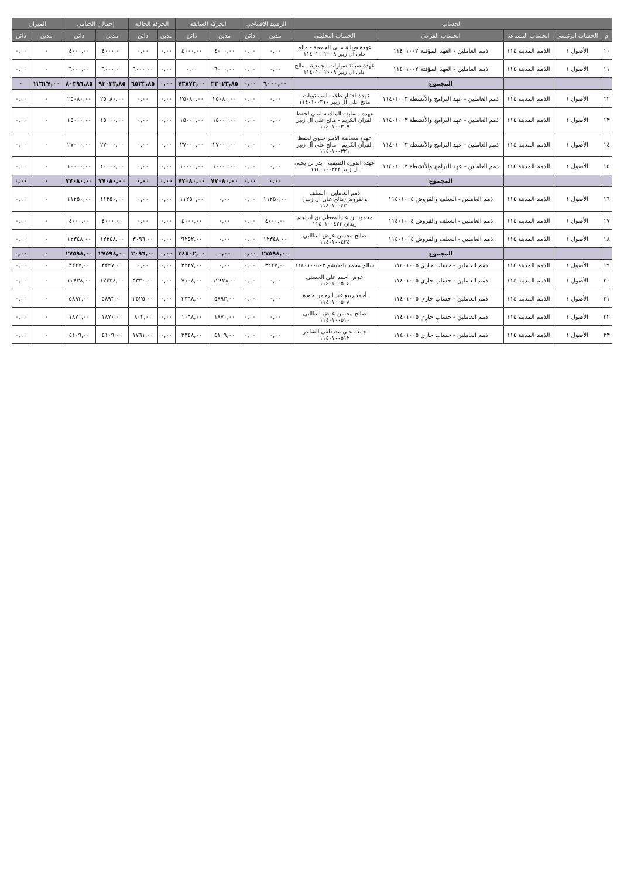| الحساب | | | | | الرصيد الافتتاحي | | الحركة السابقة | | الحركة الحالية | | إجمالي الختامي | | الميزان | |
| --- | --- | --- | --- | --- | --- | --- | --- | --- | --- | --- | --- | --- | --- | --- |
| م | الحساب الرئيسي | الحساب المساعد | الحساب الفرعي | الحساب التحليلي | مدين | دائن | مدين | دائن | مدين | دائن | مدين | دائن | مدين | دائن |
| ١٠ | الأصول ١ | الذمم المدينة ١١٤ | ذمم العاملين - العهد المؤقتة ١١٤٠١٠٠٢ | عهدة صيانة مبنى الجمعية - مالح على آل زبير ١١٤٠١٠٠٢٠٠٨ | ٠,٠٠ | ٠,٠٠ | ٤٠٠٠,٠٠ | ٤٠٠٠,٠٠ | ٠,٠٠ | ٠,٠٠ | ٤٠٠٠,٠٠ | ٤٠٠٠,٠٠ | ٠ | ٠,٠٠ |
| ١١ | الأصول ١ | الذمم المدينة ١١٤ | ذمم العاملين - العهد المؤقتة ١١٤٠١٠٠٢ | عهدة صيانة سيارات الجمعية - مالح على آل زبير ١١٤٠١٠٠٢٠٠٩ | ٠,٠٠ | ٠,٠٠ | ٦٠٠٠,٠٠ | ٠,٠٠ | ٠,٠٠ | ٦٠٠٠,٠٠ | ٦٠٠٠,٠٠ | ٦٠٠٠,٠٠ | ٠ | ٠,٠٠ |
| | | | المجموع | | ٦٠٠٠,٠٠ | ٠,٠٠ | ٣٣٠٢٣,٨٥ | ٧٣٨٧٣,٠٠ | ٠,٠٠ | ٦٥٢٣,٨٥ | ٩٣٠٢٣,٨٥ | ٨٠٣٩٦,٨٥ | ١٢٦٢٧,٠٠ | ٠ |
| ١٢ | الأصول ١ | الذمم المدينة ١١٤ | ذمم العاملين - عهد البرامج والأنشطة ١١٤٠١٠٠٣ | عهدة اختبار طلاب المستويات - مالح على آل زبير ١١٤٠١٠٠٣١٠ | ٠,٠٠ | ٠,٠٠ | ٢٥٠٨٠,٠٠ | ٢٥٠٨٠,٠٠ | ٠,٠٠ | ٠,٠٠ | ٢٥٠٨٠,٠٠ | ٢٥٠٨٠,٠٠ | ٠ | ٠,٠٠ |
| ١٣ | الأصول ١ | الذمم المدينة ١١٤ | ذمم العاملين - عهد البرامج والأنشطة ١١٤٠١٠٠٣ | عهدة مسابقة الملك سلمان لحفظ القرآن الكريم - مالح على آل زبير ١١٤٠١٠٠٣١٩ | ٠,٠٠ | ٠,٠٠ | ١٥٠٠٠,٠٠ | ١٥٠٠٠,٠٠ | ٠,٠٠ | ٠,٠٠ | ١٥٠٠٠,٠٠ | ١٥٠٠٠,٠٠ | ٠ | ٠,٠٠ |
| ١٤ | الأصول ١ | الذمم المدينة ١١٤ | ذمم العاملين - عهد البرامج والأنشطة ١١٤٠١٠٠٣ | عهدة مسابقة الأمير جلوي لحفظ القرآن الكريم - مالح على آل زبير ١١٤٠١٠٠٣٢١ | ٠,٠٠ | ٠,٠٠ | ٢٧٠٠٠,٠٠ | ٢٧٠٠٠,٠٠ | ٠,٠٠ | ٠,٠٠ | ٢٧٠٠٠,٠٠ | ٢٧٠٠٠,٠٠ | ٠ | ٠,٠٠ |
| ١٥ | الأصول ١ | الذمم المدينة ١١٤ | ذمم العاملين - عهد البرامج والأنشطة ١١٤٠١٠٠٣ | عهدة الدورة الصيفية - بدر بن يحيى آل زبير ١١٤٠١٠٠٣٢٢ | ٠,٠٠ | ٠,٠٠ | ١٠٠٠٠,٠٠ | ١٠٠٠٠,٠٠ | ٠,٠٠ | ٠,٠٠ | ١٠٠٠٠,٠٠ | ١٠٠٠٠,٠٠ | ٠ | ٠,٠٠ |
| | | | المجموع | | ٠,٠٠ | ٠,٠٠ | ٧٧٠٨٠,٠٠ | ٧٧٠٨٠,٠٠ | ٠,٠٠ | ٠,٠٠ | ٧٧٠٨٠,٠٠ | ٧٧٠٨٠,٠٠ | ٠ | ٠,٠٠ |
| ١٦ | الأصول ١ | الذمم المدينة ١١٤ | ذمم العاملين - السلف والقروض ١١٤٠١٠٠٤ | ذمم العاملين - السلف والقروض(مالح على آل زبير) ١١٤٠١٠٠٤٢٠ | ١١٢٥٠,٠٠ | ٠,٠٠ | ٠,٠٠ | ١١٢٥٠,٠٠ | ٠,٠٠ | ٠,٠٠ | ١١٢٥٠,٠٠ | ١١٢٥٠,٠٠ | ٠ | ٠,٠٠ |
| ١٧ | الأصول ١ | الذمم المدينة ١١٤ | ذمم العاملين - السلف والقروض ١١٤٠١٠٠٤ | محمود بن عبدالمعطي بن ابراهيم زيدان ١١٤٠١٠٠٤٢٣ | ٤٠٠٠,٠٠ | ٠,٠٠ | ٠,٠٠ | ٤٠٠٠,٠٠ | ٠,٠٠ | ٠,٠٠ | ٤٠٠٠,٠٠ | ٤٠٠٠,٠٠ | ٠ | ٠,٠٠ |
| ١٨ | الأصول ١ | الذمم المدينة ١١٤ | ذمم العاملين - السلف والقروض ١١٤٠١٠٠٤ | صالح محسن عوض الطالبي ١١٤٠١٠٠٤٢٤ | ١٢٣٤٨,٠٠ | ٠,٠٠ | ٠,٠٠ | ٩٢٥٢,٠٠ | ٠,٠٠ | ٣٠٩٦,٠٠ | ١٢٣٤٨,٠٠ | ١٢٣٤٨,٠٠ | ٠ | ٠,٠٠ |
| | | | المجموع | | ٢٧٥٩٨,٠٠ | ٠,٠٠ | ٠,٠٠ | ٢٤٥٠٢,٠٠ | ٠,٠٠ | ٣٠٩٦,٠٠ | ٢٧٥٩٨,٠٠ | ٢٧٥٩٨,٠٠ | ٠ | ٠,٠٠ |
| ١٩ | الأصول ١ | الذمم المدينة ١١٤ | ذمم العاملين - حساب جاري ١١٤٠١٠٠٥ | سالم محمد بامقيشم ١١٤٠١٠٠٥٠٣ | ٣٢٢٧,٠٠ | ٠,٠٠ | ٠,٠٠ | ٣٢٢٧,٠٠ | ٠,٠٠ | ٠,٠٠ | ٣٢٢٧,٠٠ | ٣٢٢٧,٠٠ | ٠ | ٠,٠٠ |
| ٢٠ | الأصول ١ | الذمم المدينة ١١٤ | ذمم العاملين - حساب جاري ١١٤٠١٠٠٥ | عوض احمد علي الحسني ١١٤٠١٠٠٥٠٤ | ٠,٠٠ | ٠,٠٠ | ١٢٤٣٨,٠٠ | ٧١٠٨,٠٠ | ٠,٠٠ | ٥٣٣٠,٠٠ | ١٢٤٣٨,٠٠ | ١٢٤٣٨,٠٠ | ٠ | ٠,٠٠ |
| ٢١ | الأصول ١ | الذمم المدينة ١١٤ | ذمم العاملين - حساب جاري ١١٤٠١٠٠٥ | أحمد ربيع عبد الرحمن جودة ١١٤٠١٠٠٥٠٨ | ٠,٠٠ | ٠,٠٠ | ٥٨٩٣,٠٠ | ٣٣٦٨,٠٠ | ٠,٠٠ | ٢٥٢٥,٠٠ | ٥٨٩٣,٠٠ | ٥٨٩٣,٠٠ | ٠ | ٠,٠٠ |
| ٢٢ | الأصول ١ | الذمم المدينة ١١٤ | ذمم العاملين - حساب جاري ١١٤٠١٠٠٥ | صالح محسن عوض الطالبي ١١٤٠١٠٠٥١٠ | ٠,٠٠ | ٠,٠٠ | ١٨٧٠,٠٠ | ١٠٦٨,٠٠ | ٠,٠٠ | ٨٠٢,٠٠ | ١٨٧٠,٠٠ | ١٨٧٠,٠٠ | ٠ | ٠,٠٠ |
| ٢٣ | الأصول ١ | الذمم المدينة ١١٤ | ذمم العاملين - حساب جاري ١١٤٠١٠٠٥ | جمعه علي مصطفى الشاعر ١١٤٠١٠٠٥١٢ | ٠,٠٠ | ٠,٠٠ | ٤١٠٩,٠٠ | ٢٣٤٨,٠٠ | ٠,٠٠ | ١٧٦١,٠٠ | ٤١٠٩,٠٠ | ٤١٠٩,٠٠ | ٠ | ٠,٠٠ |